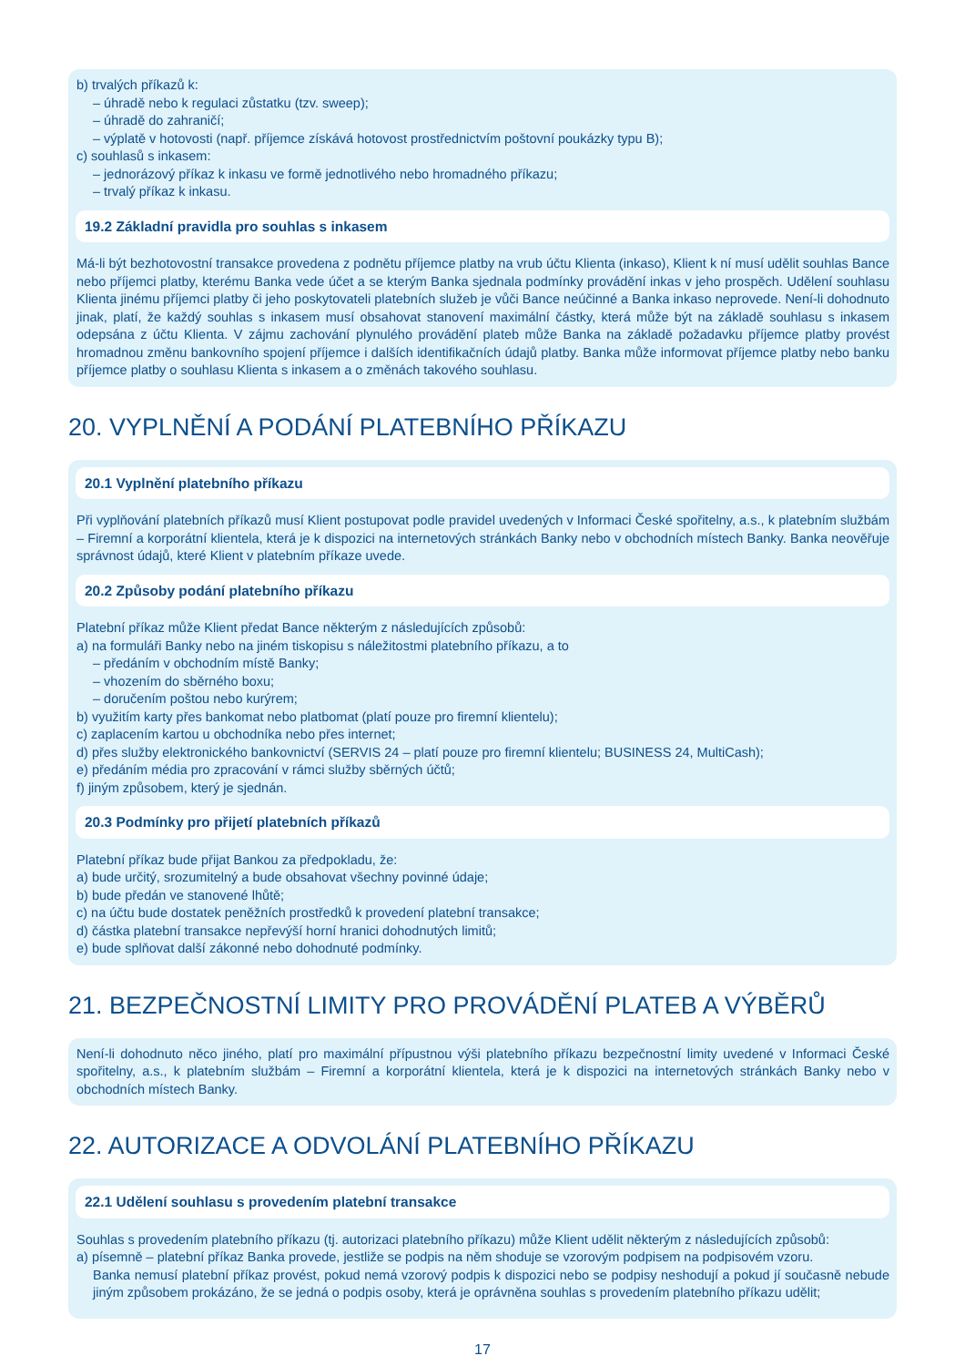b) trvalých příkazů k:
– úhradě nebo k regulaci zůstatku (tzv. sweep);
– úhradě do zahraničí;
– výplatě v hotovosti (např. příjemce získává hotovost prostřednictvím poštovní poukázky typu B);
c) souhlasů s inkasem:
– jednorázový příkaz k inkasu ve formě jednotlivého nebo hromadného příkazu;
– trvalý příkaz k inkasu.
19.2 Základní pravidla pro souhlas s inkasem
Má-li být bezhotovostní transakce provedena z podnětu příjemce platby na vrub účtu Klienta (inkaso), Klient k ní musí udělit souhlas Bance nebo příjemci platby, kterému Banka vede účet a se kterým Banka sjednala podmínky provádění inkas v jeho prospěch. Udělení souhlasu Klienta jinému příjemci platby či jeho poskytovateli platebních služeb je vůči Bance neúčinné a Banka inkaso neprovede. Není-li dohodnuto jinak, platí, že každý souhlas s inkasem musí obsahovat stanovení maximální částky, která může být na základě souhlasu s inkasem odepsána z účtu Klienta. V zájmu zachování plynulého provádění plateb může Banka na základě požadavku příjemce platby provést hromadnou změnu bankovního spojení příjemce i dalších identifikačních údajů platby. Banka může informovat příjemce platby nebo banku příjemce platby o souhlasu Klienta s inkasem a o změnách takového souhlasu.
20. VYPLNĚNÍ A PODÁNÍ PLATEBNÍHO PŘÍKAZU
20.1 Vyplnění platebního příkazu
Při vyplňování platebních příkazů musí Klient postupovat podle pravidel uvedených v Informaci České spořitelny, a.s., k platebním službám – Firemní a korporátní klientela, která je k dispozici na internetových stránkách Banky nebo v obchodních místech Banky. Banka neověřuje správnost údajů, které Klient v platebním příkaze uvede.
20.2 Způsoby podání platebního příkazu
Platební příkaz může Klient předat Bance některým z následujících způsobů:
a) na formuláři Banky nebo na jiném tiskopisu s náležitostmi platebního příkazu, a to
– předáním v obchodním místě Banky;
– vhozením do sběrného boxu;
– doručením poštou nebo kurýrem;
b) využitím karty přes bankomat nebo platbomat (platí pouze pro firemní klientelu);
c) zaplacením kartou u obchodníka nebo přes internet;
d) přes služby elektronického bankovnictví (SERVIS 24 – platí pouze pro firemní klientelu; BUSINESS 24, MultiCash);
e) předáním média pro zpracování v rámci služby sběrných účtů;
f) jiným způsobem, který je sjednán.
20.3 Podmínky pro přijetí platebních příkazů
Platební příkaz bude přijat Bankou za předpokladu, že:
a) bude určitý, srozumitelný a bude obsahovat všechny povinné údaje;
b) bude předán ve stanovené lhůtě;
c) na účtu bude dostatek peněžních prostředků k provedení platební transakce;
d) částka platební transakce nepřevýší horní hranici dohodnutých limitů;
e) bude splňovat další zákonné nebo dohodnuté podmínky.
21. BEZPEČNOSTNÍ LIMITY PRO PROVÁDĚNÍ PLATEB A VÝBĚRŮ
Není-li dohodnuto něco jiného, platí pro maximální přípustnou výši platebního příkazu bezpečnostní limity uvedené v Informaci České spořitelny, a.s., k platebním službám – Firemní a korporátní klientela, která je k dispozici na internetových stránkách Banky nebo v obchodních místech Banky.
22. AUTORIZACE A ODVOLÁNÍ PLATEBNÍHO PŘÍKAZU
22.1 Udělení souhlasu s provedením platební transakce
Souhlas s provedením platebního příkazu (tj. autorizaci platebního příkazu) může Klient udělit některým z následujících způsobů:
a) písemně – platební příkaz Banka provede, jestliže se podpis na něm shoduje se vzorovým podpisem na podpisovém vzoru.
Banka nemusí platební příkaz provést, pokud nemá vzorový podpis k dispozici nebo se podpisy neshodují a pokud jí současně nebude jiným způsobem prokázáno, že se jedná o podpis osoby, která je oprávněna souhlas s provedením platebního příkazu udělit;
17